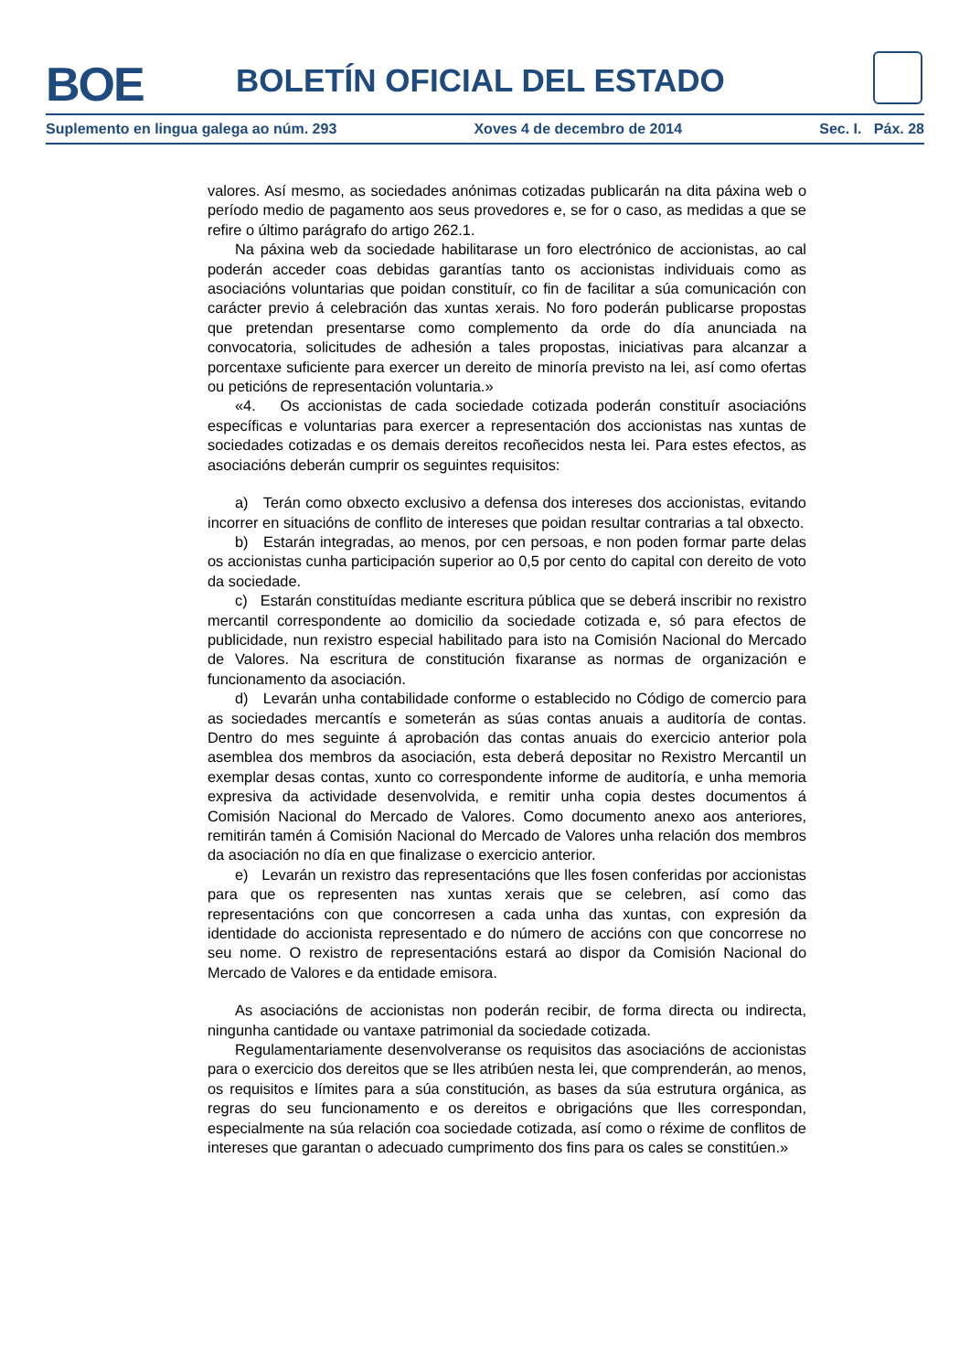BOE BOLETÍN OFICIAL DEL ESTADO
Suplemento en lingua galega ao núm. 293 Xoves 4 de decembro de 2014 Sec. I. Páx. 28
valores. Así mesmo, as sociedades anónimas cotizadas publicarán na dita páxina web o período medio de pagamento aos seus provedores e, se for o caso, as medidas a que se refire o último parágrafo do artigo 262.1.
Na páxina web da sociedade habilitarase un foro electrónico de accionistas, ao cal poderán acceder coas debidas garantías tanto os accionistas individuais como as asociacións voluntarias que poidan constituír, co fin de facilitar a súa comunicación con carácter previo á celebración das xuntas xerais. No foro poderán publicarse propostas que pretendan presentarse como complemento da orde do día anunciada na convocatoria, solicitudes de adhesión a tales propostas, iniciativas para alcanzar a porcentaxe suficiente para exercer un dereito de minoría previsto na lei, así como ofertas ou peticións de representación voluntaria.»
«4. Os accionistas de cada sociedade cotizada poderán constituír asociacións específicas e voluntarias para exercer a representación dos accionistas nas xuntas de sociedades cotizadas e os demais dereitos recoñecidos nesta lei. Para estes efectos, as asociacións deberán cumprir os seguintes requisitos:
a) Terán como obxecto exclusivo a defensa dos intereses dos accionistas, evitando incorrer en situacións de conflito de intereses que poidan resultar contrarias a tal obxecto.
b) Estarán integradas, ao menos, por cen persoas, e non poden formar parte delas os accionistas cunha participación superior ao 0,5 por cento do capital con dereito de voto da sociedade.
c) Estarán constituídas mediante escritura pública que se deberá inscribir no rexistro mercantil correspondente ao domicilio da sociedade cotizada e, só para efectos de publicidade, nun rexistro especial habilitado para isto na Comisión Nacional do Mercado de Valores. Na escritura de constitución fixaranse as normas de organización e funcionamento da asociación.
d) Levarán unha contabilidade conforme o establecido no Código de comercio para as sociedades mercantís e someterán as súas contas anuais a auditoría de contas. Dentro do mes seguinte á aprobación das contas anuais do exercicio anterior pola asemblea dos membros da asociación, esta deberá depositar no Rexistro Mercantil un exemplar desas contas, xunto co correspondente informe de auditoría, e unha memoria expresiva da actividade desenvolvida, e remitir unha copia destes documentos á Comisión Nacional do Mercado de Valores. Como documento anexo aos anteriores, remitirán tamén á Comisión Nacional do Mercado de Valores unha relación dos membros da asociación no día en que finalizase o exercicio anterior.
e) Levarán un rexistro das representacións que lles fosen conferidas por accionistas para que os representen nas xuntas xerais que se celebren, así como das representacións con que concorresen a cada unha das xuntas, con expresión da identidade do accionista representado e do número de accións con que concorrese no seu nome. O rexistro de representacións estará ao dispor da Comisión Nacional do Mercado de Valores e da entidade emisora.
As asociacións de accionistas non poderán recibir, de forma directa ou indirecta, ningunha cantidade ou vantaxe patrimonial da sociedade cotizada.
Regulamentariamente desenvolveranse os requisitos das asociacións de accionistas para o exercicio dos dereitos que se lles atribúen nesta lei, que comprenderán, ao menos, os requisitos e límites para a súa constitución, as bases da súa estrutura orgánica, as regras do seu funcionamento e os dereitos e obrigacións que lles correspondan, especialmente na súa relación coa sociedade cotizada, así como o réxime de conflitos de intereses que garantan o adecuado cumprimento dos fins para os cales se constitúen.»